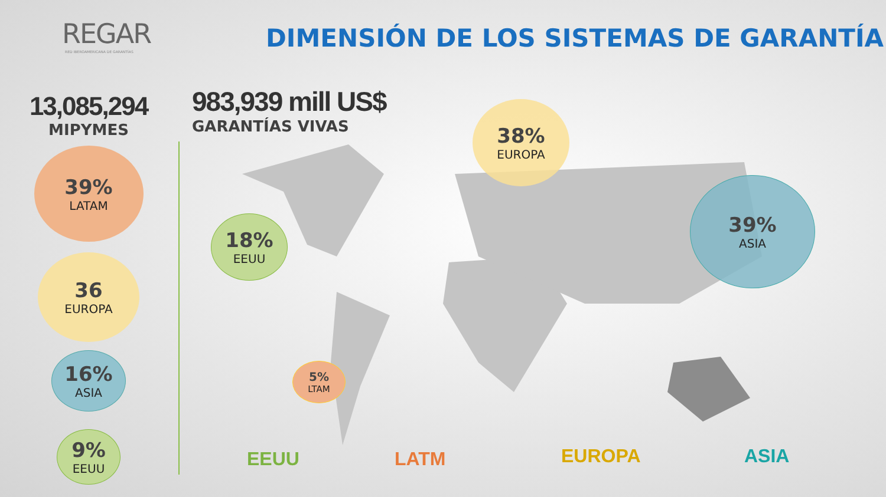REGAR
RED IBEROAMERICANA DE GARANTÍAS
DIMENSIÓN DE LOS SISTEMAS DE GARANTÍA
13,085,294
MIPYMES
39%
LATAM
36
EUROPA
16%
ASIA
9%
EEUU
983,939 mill US$
GARANTÍAS VIVAS
38%
EUROPA
39%
ASIA
18%
EEUU
5%
LTAM
EEUU LATM EUROPA ASIA